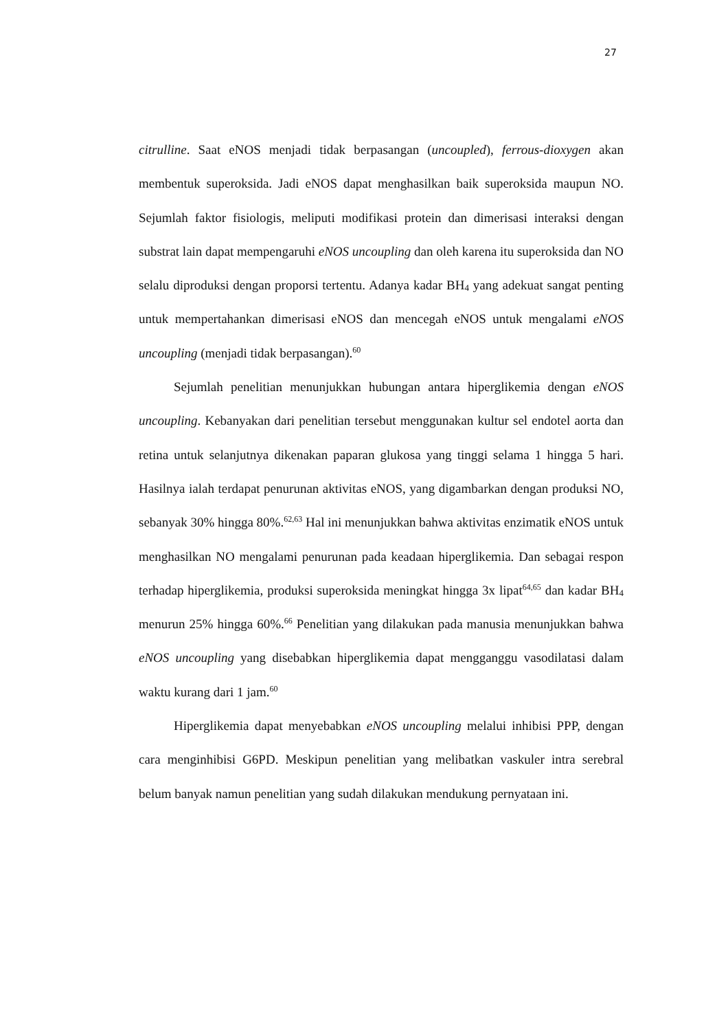27
citrulline. Saat eNOS menjadi tidak berpasangan (uncoupled), ferrous-dioxygen akan membentuk superoksida. Jadi eNOS dapat menghasilkan baik superoksida maupun NO. Sejumlah faktor fisiologis, meliputi modifikasi protein dan dimerisasi interaksi dengan substrat lain dapat mempengaruhi eNOS uncoupling dan oleh karena itu superoksida dan NO selalu diproduksi dengan proporsi tertentu. Adanya kadar BH<sub>4</sub> yang adekuat sangat penting untuk mempertahankan dimerisasi eNOS dan mencegah eNOS untuk mengalami eNOS uncoupling (menjadi tidak berpasangan).<sup>60</sup>
Sejumlah penelitian menunjukkan hubungan antara hiperglikemia dengan eNOS uncoupling. Kebanyakan dari penelitian tersebut menggunakan kultur sel endotel aorta dan retina untuk selanjutnya dikenakan paparan glukosa yang tinggi selama 1 hingga 5 hari. Hasilnya ialah terdapat penurunan aktivitas eNOS, yang digambarkan dengan produksi NO, sebanyak 30% hingga 80%.<sup>62,63</sup> Hal ini menunjukkan bahwa aktivitas enzimatik eNOS untuk menghasilkan NO mengalami penurunan pada keadaan hiperglikemia. Dan sebagai respon terhadap hiperglikemia, produksi superoksida meningkat hingga 3x lipat<sup>64,65</sup> dan kadar BH<sub>4</sub> menurun 25% hingga 60%.<sup>66</sup> Penelitian yang dilakukan pada manusia menunjukkan bahwa eNOS uncoupling yang disebabkan hiperglikemia dapat mengganggu vasodilatasi dalam waktu kurang dari 1 jam.<sup>60</sup>
Hiperglikemia dapat menyebabkan eNOS uncoupling melalui inhibisi PPP, dengan cara menginhibisi G6PD. Meskipun penelitian yang melibatkan vaskuler intra serebral belum banyak namun penelitian yang sudah dilakukan mendukung pernyataan ini.